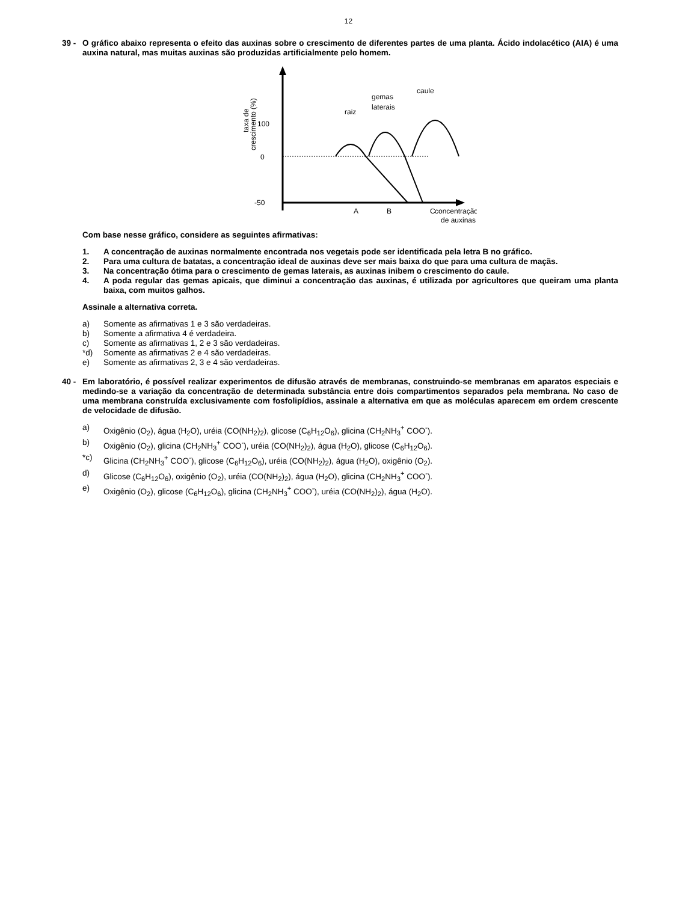12
39 -
O gráfico abaixo representa o efeito das auxinas sobre o crescimento de diferentes partes de uma planta. Ácido indolacético (AIA) é uma auxina natural, mas muitas auxinas são produzidas artificialmente pelo homem.
0
100
-50
taxa de
crescimento (%)
A
B
C
raiz
gemas
laterais
caule
concentração
de auxinas
Com base nesse gráfico, considere as seguintes afirmativas:
1. A concentração de auxinas normalmente encontrada nos vegetais pode ser identificada pela letra B no gráfico.
2. Para uma cultura de batatas, a concentração ideal de auxinas deve ser mais baixa do que para uma cultura de maçãs.
3. Na concentração ótima para o crescimento de gemas laterais, as auxinas inibem o crescimento do caule.
4. A poda regular das gemas apicais, que diminui a concentração das auxinas, é utilizada por agricultores que queiram uma planta baixa, com muitos galhos.
Assinale a alternativa correta.
a) Somente as afirmativas 1 e 3 são verdadeiras.
b) Somente a afirmativa 4 é verdadeira.
c) Somente as afirmativas 1, 2 e 3 são verdadeiras.
*d) Somente as afirmativas 2 e 4 são verdadeiras.
e) Somente as afirmativas 2, 3 e 4 são verdadeiras.
40 -
Em laboratório, é possível realizar experimentos de difusão através de membranas, construindo-se membranas em aparatos especiais e medindo-se a variação da concentração de determinada substância entre dois compartimentos separados pela membrana. No caso de uma membrana construída exclusivamente com fosfolipídios, assinale a alternativa em que as moléculas aparecem em ordem crescente de velocidade de difusão.
a) Oxigênio (O<sub>2</sub>), água (H<sub>2</sub>O), uréia (CO(NH<sub>2</sub>)<sub>2</sub>), glicose (C<sub>6</sub>H<sub>12</sub>O<sub>6</sub>), glicina (CH<sub>2</sub>NH<sub>3</sub><sup>+</sup> COO<sup>-</sup>).
b) Oxigênio (O<sub>2</sub>), glicina (CH<sub>2</sub>NH<sub>3</sub><sup>+</sup> COO<sup>-</sup>), uréia (CO(NH<sub>2</sub>)<sub>2</sub>), água (H<sub>2</sub>O), glicose (C<sub>6</sub>H<sub>12</sub>O<sub>6</sub>).
*c) Glicina (CH<sub>2</sub>NH<sub>3</sub><sup>+</sup> COO<sup>-</sup>), glicose (C<sub>6</sub>H<sub>12</sub>O<sub>6</sub>), uréia (CO(NH<sub>2</sub>)<sub>2</sub>), água (H<sub>2</sub>O), oxigênio (O<sub>2</sub>).
d) Glicose (C<sub>6</sub>H<sub>12</sub>O<sub>6</sub>), oxigênio (O<sub>2</sub>), uréia (CO(NH<sub>2</sub>)<sub>2</sub>), água (H<sub>2</sub>O), glicina (CH<sub>2</sub>NH<sub>3</sub><sup>+</sup> COO<sup>-</sup>).
e) Oxigênio (O<sub>2</sub>), glicose (C<sub>6</sub>H<sub>12</sub>O<sub>6</sub>), glicina (CH<sub>2</sub>NH<sub>3</sub><sup>+</sup> COO<sup>-</sup>), uréia (CO(NH<sub>2</sub>)<sub>2</sub>), água (H<sub>2</sub>O).